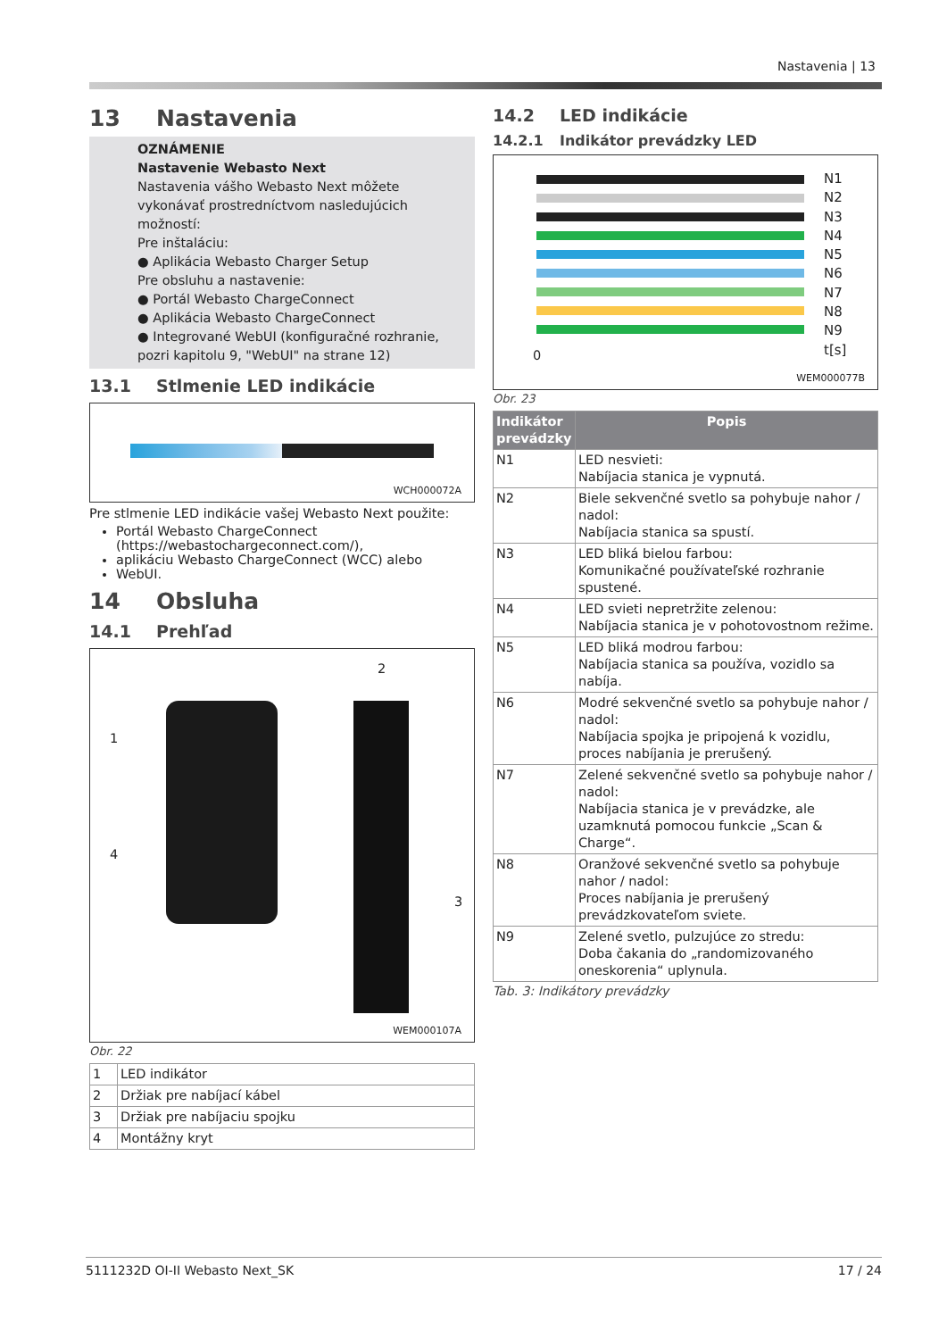Nastavenia | 13
13 Nastavenia
OZNÁMENIE
Nastavenie Webasto Next
Nastavenia vášho Webasto Next môžete vykonávať prostredníctvom nasledujúcich možností:
Pre inštaláciu:
● Aplikácia Webasto Charger Setup
Pre obsluhu a nastavenie:
● Portál Webasto ChargeConnect
● Aplikácia Webasto ChargeConnect
● Integrované WebUI (konfiguračné rozhranie, pozri kapitolu 9, "WebUI" na strane 12)
13.1 Stlmenie LED indikácie
WCH000072A
Pre stlmenie LED indikácie vašej Webasto Next použite:
Portál Webasto ChargeConnect (https://webastochargeconnect.com/),
aplikáciu Webasto ChargeConnect (WCC) alebo
WebUI.
14 Obsluha
14.1 Prehľad
1
2
3
4
WEM000107A
Obr. 22
| 1 | LED indikátor |
| 2 | Držiak pre nabíjací kábel |
| 3 | Držiak pre nabíjaciu spojku |
| 4 | Montážny kryt |
14.2 LED indikácie
14.2.1 Indikátor prevádzky LED
N1
N2
N3
N4
N5
N6
N7
N8
N9
t[s]
0
WEM000077B
Obr. 23
| Indikátor prevádzky | Popis |
| --- | --- |
| N1 | LED nesvieti: Nabíjacia stanica je vypnutá. |
| N2 | Biele sekvenčné svetlo sa pohybuje nahor / nadol: Nabíjacia stanica sa spustí. |
| N3 | LED bliká bielou farbou: Komunikačné používateľské rozhranie spustené. |
| N4 | LED svieti nepretržite zelenou: Nabíjacia stanica je v pohotovostnom režime. |
| N5 | LED bliká modrou farbou: Nabíjacia stanica sa používa, vozidlo sa nabíja. |
| N6 | Modré sekvenčné svetlo sa pohybuje nahor / nadol: Nabíjacia spojka je pripojená k vozidlu, proces nabíjania je prerušený. |
| N7 | Zelené sekvenčné svetlo sa pohybuje nahor / nadol: Nabíjacia stanica je v prevádzke, ale uzamknutá pomocou funkcie „Scan & Charge“. |
| N8 | Oranžové sekvenčné svetlo sa pohybuje nahor / nadol: Proces nabíjania je prerušený prevádzkovateľom sviete. |
| N9 | Zelené svetlo, pulzujúce zo stredu: Doba čakania do „randomizovaného oneskorenia“ uplynula. |
Tab. 3: Indikátory prevádzky
5111232D OI-II Webasto Next_SK 17 / 24